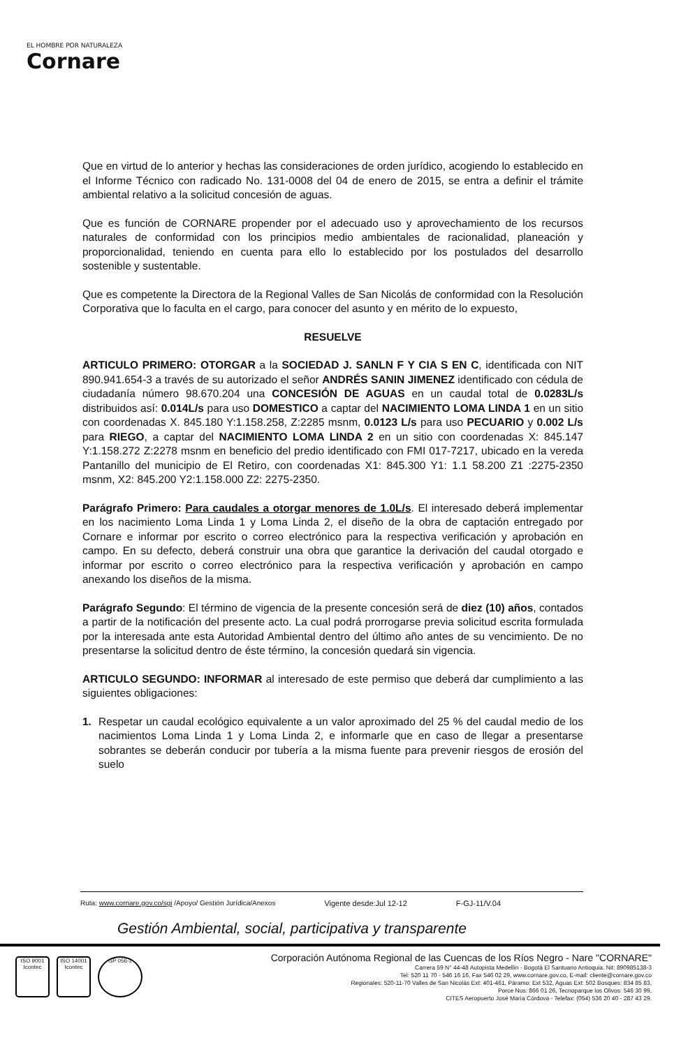EL HOMBRE POR NATURALEZA
Cornare
Que en virtud de lo anterior y hechas las consideraciones de orden jurídico, acogiendo lo establecido en el Informe Técnico con radicado No. 131-0008 del 04 de enero de 2015, se entra a definir el trámite ambiental relativo a la solicitud concesión de aguas.
Que es función de CORNARE propender por el adecuado uso y aprovechamiento de los recursos naturales de conformidad con los principios medio ambientales de racionalidad, planeación y proporcionalidad, teniendo en cuenta para ello lo establecido por los postulados del desarrollo sostenible y sustentable.
Que es competente la Directora de la Regional Valles de San Nicolás de conformidad con la Resolución Corporativa que lo faculta en el cargo, para conocer del asunto y en mérito de lo expuesto,
RESUELVE
ARTICULO PRIMERO: OTORGAR a la SOCIEDAD J. SANLN F Y CIA S EN C, identificada con NIT 890.941.654-3 a través de su autorizado el señor ANDRÉS SANIN JIMENEZ identificado con cédula de ciudadanía número 98.670.204 una CONCESIÓN DE AGUAS en un caudal total de 0.0283L/s distribuidos así: 0.014L/s para uso DOMESTICO a captar del NACIMIENTO LOMA LINDA 1 en un sitio con coordenadas X. 845.180 Y:1.158.258, Z:2285 msnm, 0.0123 L/s para uso PECUARIO y 0.002 L/s para RIEGO, a captar del NACIMIENTO LOMA LINDA 2 en un sitio con coordenadas X: 845.147 Y:1.158.272 Z:2278 msnm en beneficio del predio identificado con FMI 017-7217, ubicado en la vereda Pantanillo del municipio de El Retiro, con coordenadas X1: 845.300 Y1: 1.1 58.200 Z1 :2275-2350 msnm, X2: 845.200 Y2:1.158.000 Z2: 2275-2350.
Parágrafo Primero: Para caudales a otorgar menores de 1.0L/s. El interesado deberá implementar en los nacimiento Loma Linda 1 y Loma Linda 2, el diseño de la obra de captación entregado por Cornare e informar por escrito o correo electrónico para la respectiva verificación y aprobación en campo. En su defecto, deberá construir una obra que garantice la derivación del caudal otorgado e informar por escrito o correo electrónico para la respectiva verificación y aprobación en campo anexando los diseños de la misma.
Parágrafo Segundo: El término de vigencia de la presente concesión será de diez (10) años, contados a partir de la notificación del presente acto. La cual podrá prorrogarse previa solicitud escrita formulada por la interesada ante esta Autoridad Ambiental dentro del último año antes de su vencimiento. De no presentarse la solicitud dentro de éste término, la concesión quedará sin vigencia.
ARTICULO SEGUNDO: INFORMAR al interesado de este permiso que deberá dar cumplimiento a las siguientes obligaciones:
1. Respetar un caudal ecológico equivalente a un valor aproximado del 25 % del caudal medio de los nacimientos Loma Linda 1 y Loma Linda 2, e informarle que en caso de llegar a presentarse sobrantes se deberán conducir por tubería a la misma fuente para prevenir riesgos de erosión del suelo
Ruta: www.cornare.gov.co/sgi /Apoyo/ Gestión Jurídica/Anexos Vigente desde:Jul 12-12 F-GJ-11/V.04
Gestión Ambiental, social, participativa y transparente
ISO 9001 Icontec
ISO 14001 Icontec
GP 056-1
Corporación Autónoma Regional de las Cuencas de los Ríos Negro - Nare "CORNARE"
Carrera 59 N° 44-48 Autopista Medellín - Bogotá El Santuario Antioquia. Nit: 890985138-3
Tel: 520 11 70 - 546 16 16, Fax 546 02 29, www.cornare.gov.co, E-mail: cliente@cornare.gov.co
Regionales: 520-11-70 Valles de San Nicolás Ext: 401-461, Páramo: Ext 532, Aguas Ext: 502 Bosques: 834 85 83,
Porce Nus: 866 01 26, Tecnoparque los Olivos: 546 30 99,
CITES Aeropuerto José María Córdova - Telefax: (054) 536 20 40 - 287 43 29.